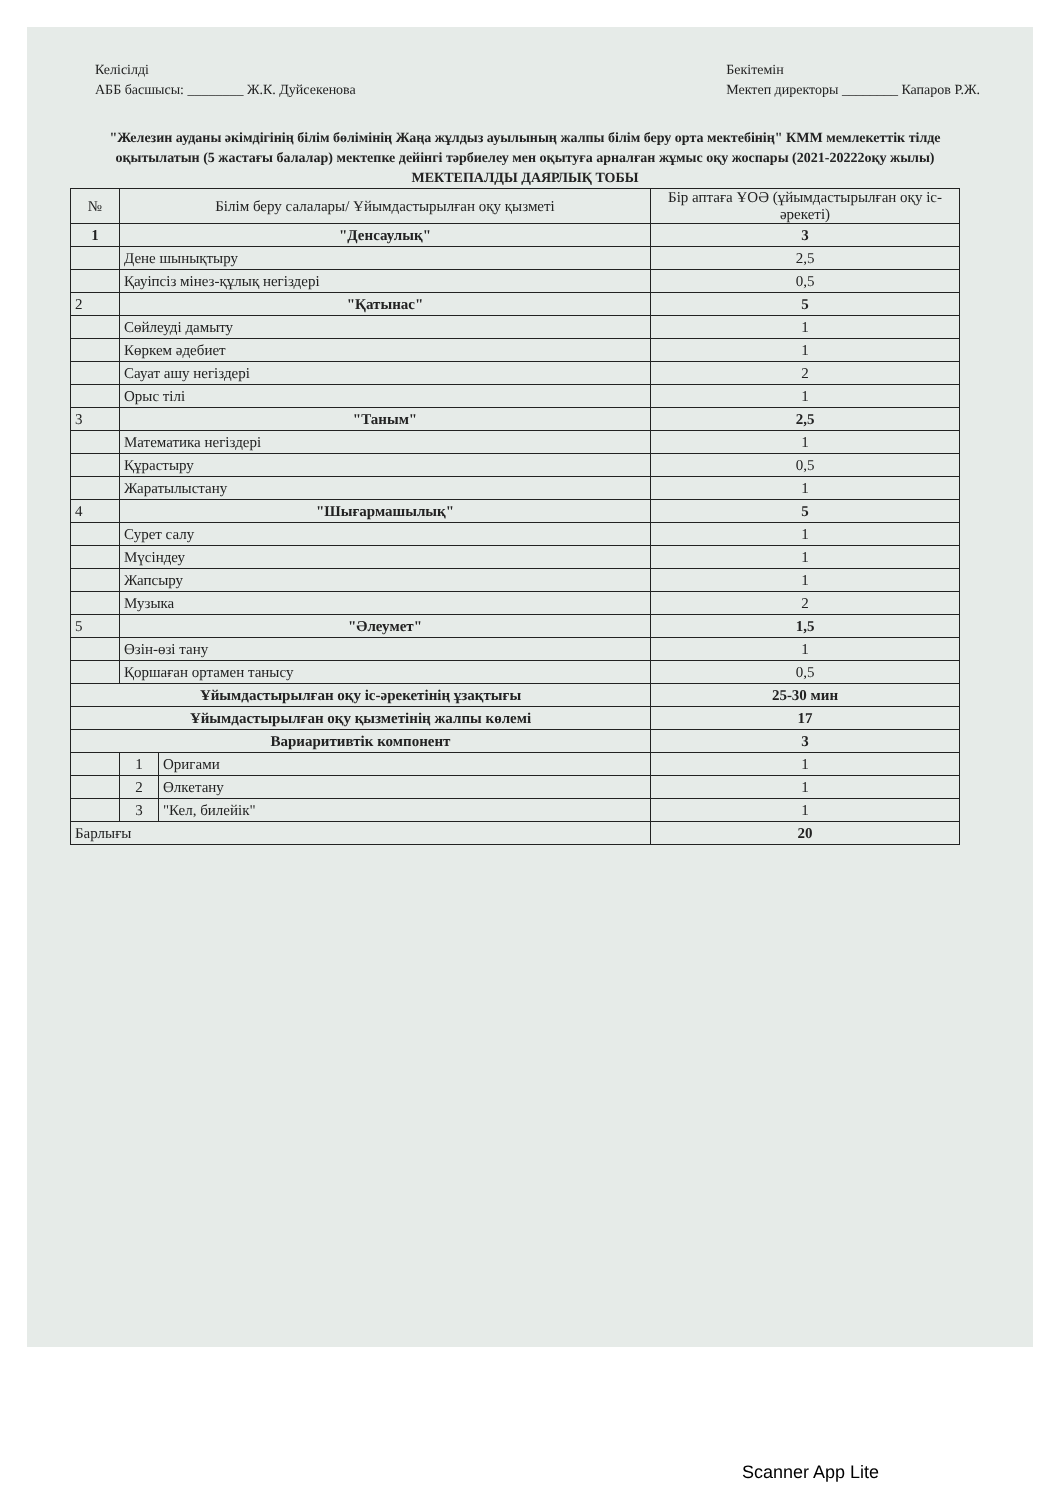Келісілді
АББ басшысы: ________ Ж.К. Дуйсекенова
Бекітемін
Мектеп директоры ________ Капаров Р.Ж.
"Железин ауданы әкімдігінің білім бөлімінің Жаңа жұлдыз ауылының жалпы білім беру орта мектебінің" КММ мемлекеттік тілде оқытылатын (5 жастағы балалар) мектепке дейінгі тәрбиелеу мен оқытуға арналған жұмыс оқу жоспары (2021-20222оқу жылы) МЕКТЕПАЛДЫ ДАЯРЛЫҚ ТОБЫ
| № | Білім беру салалары/ Ұйымдастырылған оқу қызметі | | Бір аптаға ҰОӘ (ұйымдастырылған оқу іс-әрекеті) |
| --- | --- | --- | --- |
| 1 | "Денсаулық" | | 3 |
| | Дене шынықтыру | | 2,5 |
| | Қауіпсіз мінез-құлық негіздері | | 0,5 |
| 2 | "Қатынас" | | 5 |
| | Сөйлеуді дамыту | | 1 |
| | Көркем әдебиет | | 1 |
| | Сауат ашу негіздері | | 2 |
| | Орыс тілі | | 1 |
| 3 | "Таным" | | 2,5 |
| | Математика негіздері | | 1 |
| | Құрастыру | | 0,5 |
| | Жаратылыстану | | 1 |
| 4 | "Шығармашылық" | | 5 |
| | Сурет салу | | 1 |
| | Мүсіндеу | | 1 |
| | Жапсыру | | 1 |
| | Музыка | | 2 |
| 5 | "Әлеумет" | | 1,5 |
| | Өзін-өзі тану | | 1 |
| | Қоршаған ортамен танысу | | 0,5 |
| Ұйымдастырылған оқу іс-әрекетінің ұзақтығы | | | 25-30 мин |
| Ұйымдастырылған оқу қызметінің жалпы көлемі | | | 17 |
| Вариаритивтік компонент | | | 3 |
| | 1 | Оригами | 1 |
| | 2 | Өлкетану | 1 |
| | 3 | "Кел, билейік" | 1 |
| Барлығы | | | 20 |
Scanner App Lite